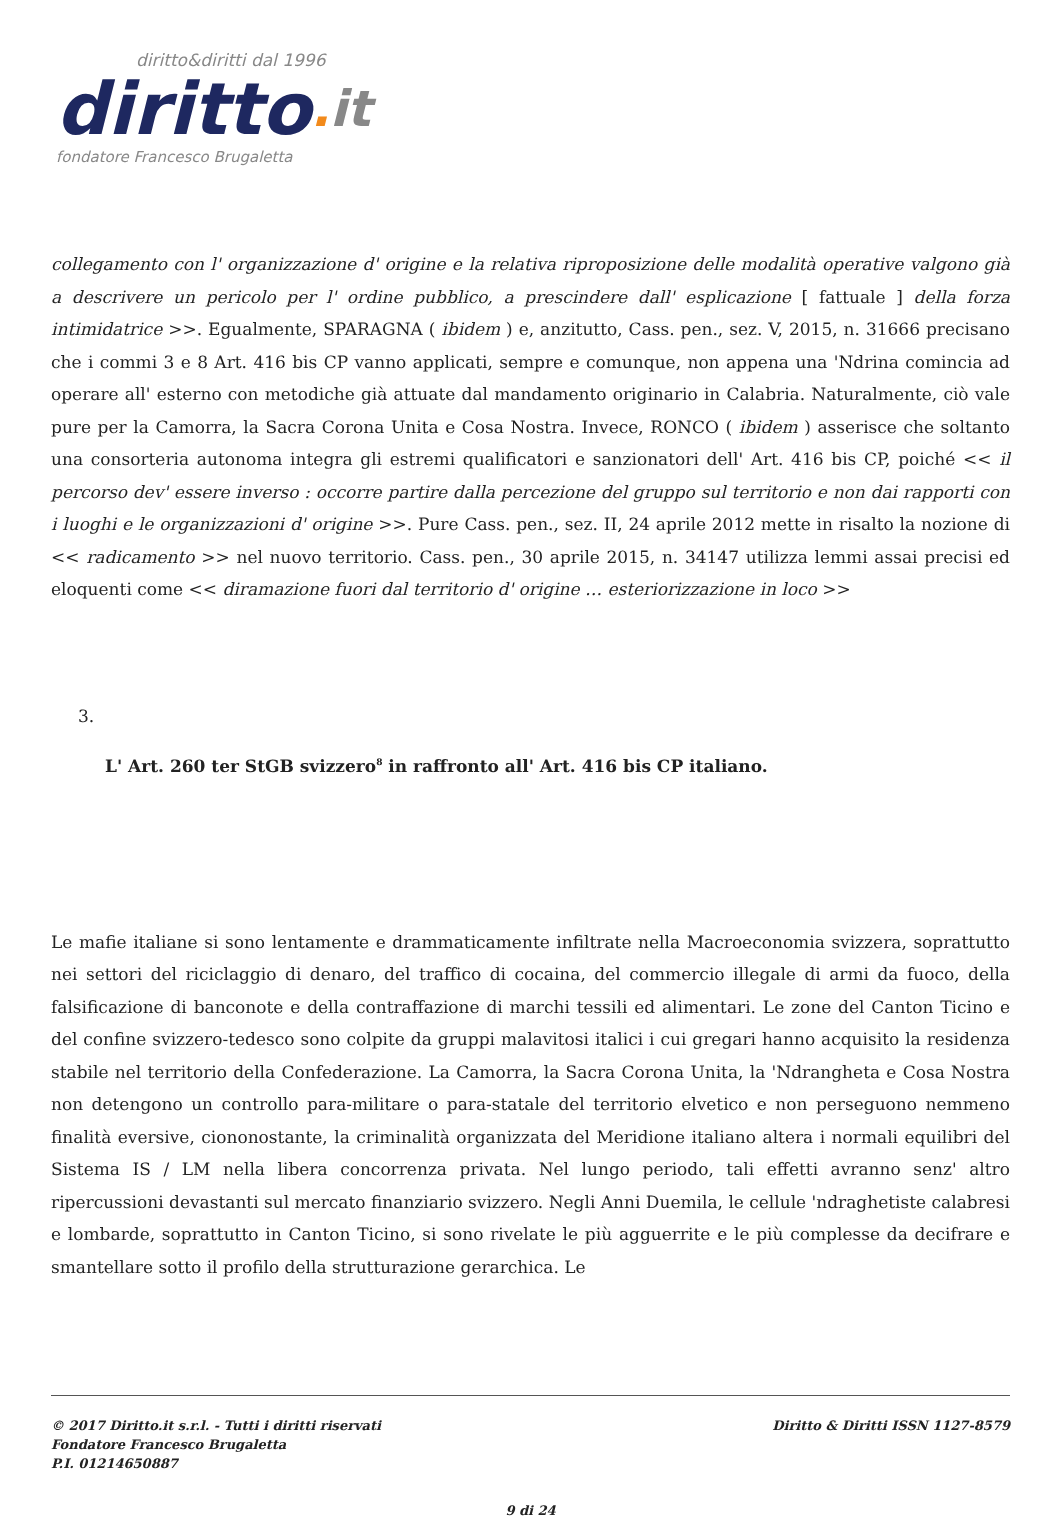diritto&diritti dal 1996
diritto. it
fondatore Francesco Brugaletta
collegamento con l' organizzazione d' origine e la relativa riproposizione delle modalità operative valgono già a descrivere un pericolo per l' ordine pubblico, a prescindere dall' esplicazione [ fattuale ] della forza intimidatrice >>. Egualmente, SPARAGNA ( ibidem ) e, anzitutto, Cass. pen., sez. V, 2015, n. 31666 precisano che i commi 3 e 8 Art. 416 bis CP vanno applicati, sempre e comunque, non appena una 'Ndrina comincia ad operare all' esterno con metodiche già attuate dal mandamento originario in Calabria. Naturalmente, ciò vale pure per la Camorra, la Sacra Corona Unita e Cosa Nostra. Invece, RONCO ( ibidem ) asserisce che soltanto una consorteria autonoma integra gli estremi qualificatori e sanzionatori dell' Art. 416 bis CP, poiché << il percorso dev' essere inverso : occorre partire dalla percezione del gruppo sul territorio e non dai rapporti con i luoghi e le organizzazioni d' origine >>. Pure Cass. pen., sez. II, 24 aprile 2012 mette in risalto la nozione di << radicamento >> nel nuovo territorio. Cass. pen., 30 aprile 2015, n. 34147 utilizza lemmi assai precisi ed eloquenti come << diramazione fuori dal territorio d' origine … esteriorizzazione in loco >>
3.
L' Art. 260 ter StGB svizzero<sup>8</sup> in raffronto all' Art. 416 bis CP italiano.
Le mafie italiane si sono lentamente e drammaticamente infiltrate nella Macroeconomia svizzera, soprattutto nei settori del riciclaggio di denaro, del traffico di cocaina, del commercio illegale di armi da fuoco, della falsificazione di banconote e della contraffazione di marchi tessili ed alimentari. Le zone del Canton Ticino e del confine svizzero-tedesco sono colpite da gruppi malavitosi italici i cui gregari hanno acquisito la residenza stabile nel territorio della Confederazione. La Camorra, la Sacra Corona Unita, la 'Ndrangheta e Cosa Nostra non detengono un controllo para-militare o para-statale del territorio elvetico e non perseguono nemmeno finalità eversive, ciononostante, la criminalità organizzata del Meridione italiano altera i normali equilibri del Sistema IS / LM nella libera concorrenza privata. Nel lungo periodo, tali effetti avranno senz' altro ripercussioni devastanti sul mercato finanziario svizzero. Negli Anni Duemila, le cellule 'ndraghetiste calabresi e lombarde, soprattutto in Canton Ticino, si sono rivelate le più agguerrite e le più complesse da decifrare e smantellare sotto il profilo della strutturazione gerarchica. Le
© 2017 Diritto.it s.r.l. - Tutti i diritti riservati
Fondatore Francesco Brugaletta
P.I. 01214650887
Diritto & Diritti ISSN 1127-8579
9 di 24